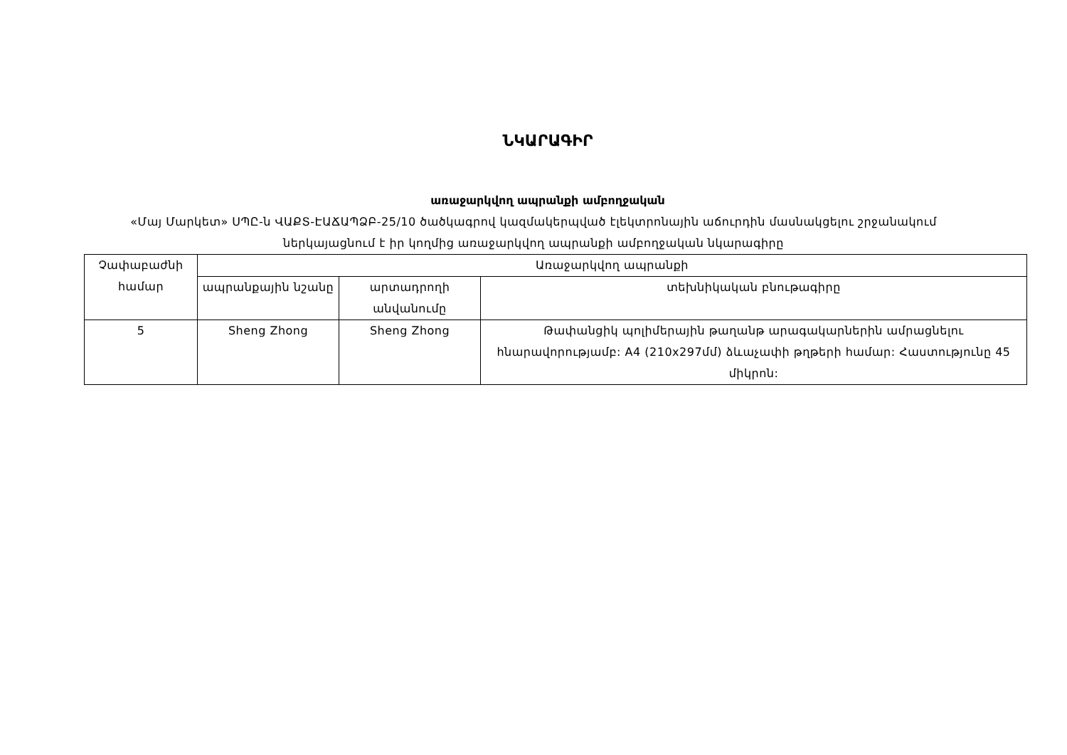ՆԿԱՐԱԳԻՐ
առաջարկվող ապրանքի ամբողջական
«Մայ Մարկետ» ՍՊԸ-ն ՎԱՔՏ-ԷԱՃԱՊՁԲ-25/10 ծածկագրով կազմակերպված էլեկտրոնային աճուրդին մասնակցելու շրջանակում ներկայացնում է իր կողմից առաջարկվող ապրանքի ամբողջական նկարագիրը
| Չափաբաժնի համար | Առաջարկվող ապրանքի | | |
| --- | --- | --- | --- |
| | ապրանքային նշանը | արտադրողի անվանումը | տեխնիկական բնութագիրը |
| 5 | Sheng Zhong | Sheng Zhong | Թափանցիկ պոլիմերային թաղանթ արագակարներին ամրացնելու հնարավորությամբ: A4 (210x297մմ) ձևաչափի թղթերի համար: Հաստությունը 45 միկրոն: |